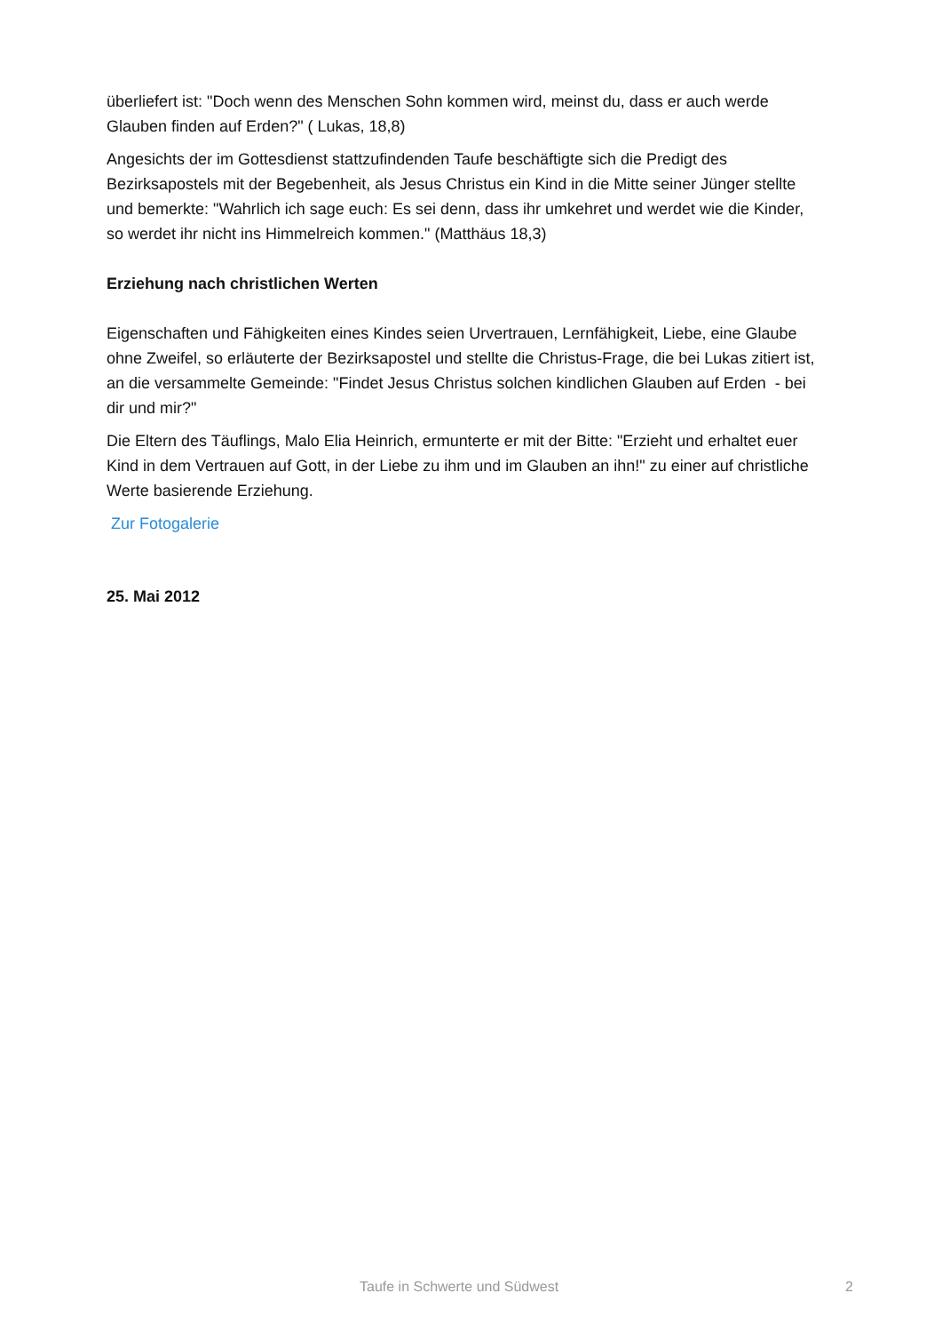überliefert ist: "Doch wenn des Menschen Sohn kommen wird, meinst du, dass er auch werde Glauben finden auf Erden?" ( Lukas, 18,8)
Angesichts der im Gottesdienst stattzufindenden Taufe beschäftigte sich die Predigt des Bezirksapostels mit der Begebenheit, als Jesus Christus ein Kind in die Mitte seiner Jünger stellte und bemerkte: "Wahrlich ich sage euch: Es sei denn, dass ihr umkehret und werdet wie die Kinder, so werdet ihr nicht ins Himmelreich kommen." (Matthäus 18,3)
Erziehung nach christlichen Werten
Eigenschaften und Fähigkeiten eines Kindes seien Urvertrauen, Lernfähigkeit, Liebe, eine Glaube ohne Zweifel, so erläuterte der Bezirksapostel und stellte die Christus-Frage, die bei Lukas zitiert ist, an die versammelte Gemeinde: "Findet Jesus Christus solchen kindlichen Glauben auf Erden - bei dir und mir?"
Die Eltern des Täuflings, Malo Elia Heinrich, ermunterte er mit der Bitte: "Erzieht und erhaltet euer Kind in dem Vertrauen auf Gott, in der Liebe zu ihm und im Glauben an ihn!" zu einer auf christliche Werte basierende Erziehung.
Zur Fotogalerie
25. Mai 2012
Taufe in Schwerte und Südwest 2